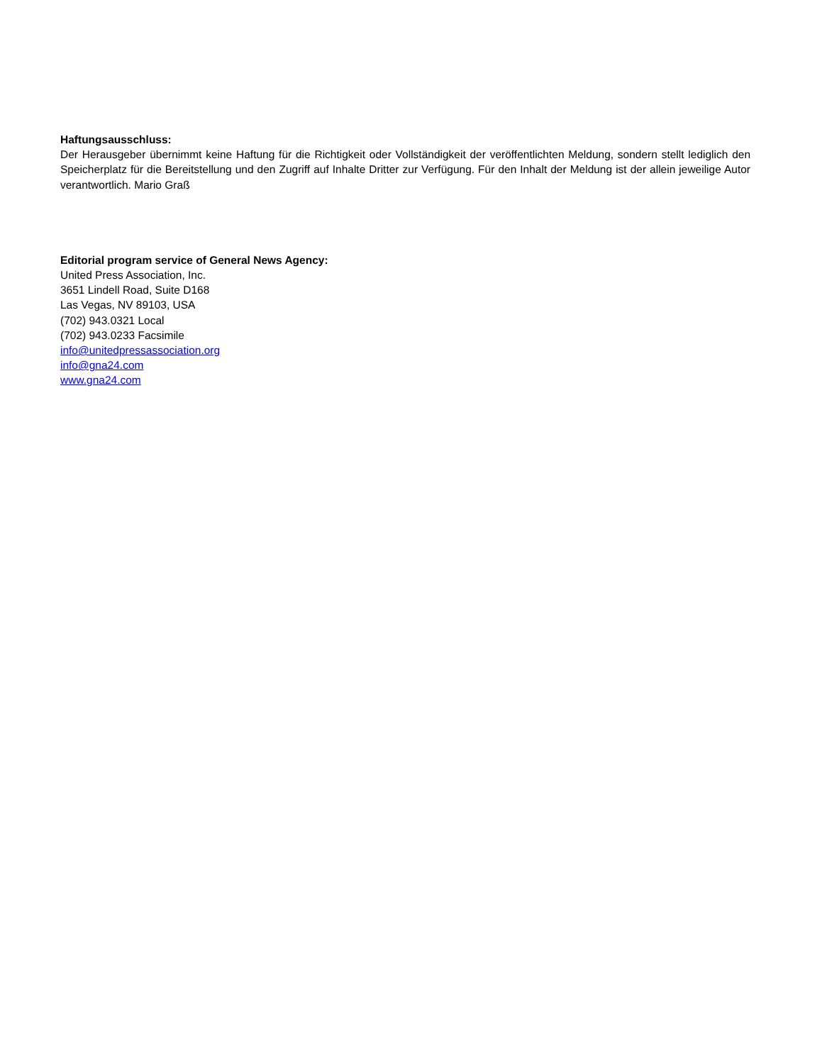Haftungsausschluss:
Der Herausgeber übernimmt keine Haftung für die Richtigkeit oder Vollständigkeit der veröffentlichten Meldung, sondern stellt lediglich den Speicherplatz für die Bereitstellung und den Zugriff auf Inhalte Dritter zur Verfügung. Für den Inhalt der Meldung ist der allein jeweilige Autor verantwortlich. Mario Graß
Editorial program service of General News Agency:
United Press Association, Inc.
3651 Lindell Road, Suite D168
Las Vegas, NV 89103, USA
(702) 943.0321 Local
(702) 943.0233 Facsimile
info@unitedpressassociation.org
info@gna24.com
www.gna24.com